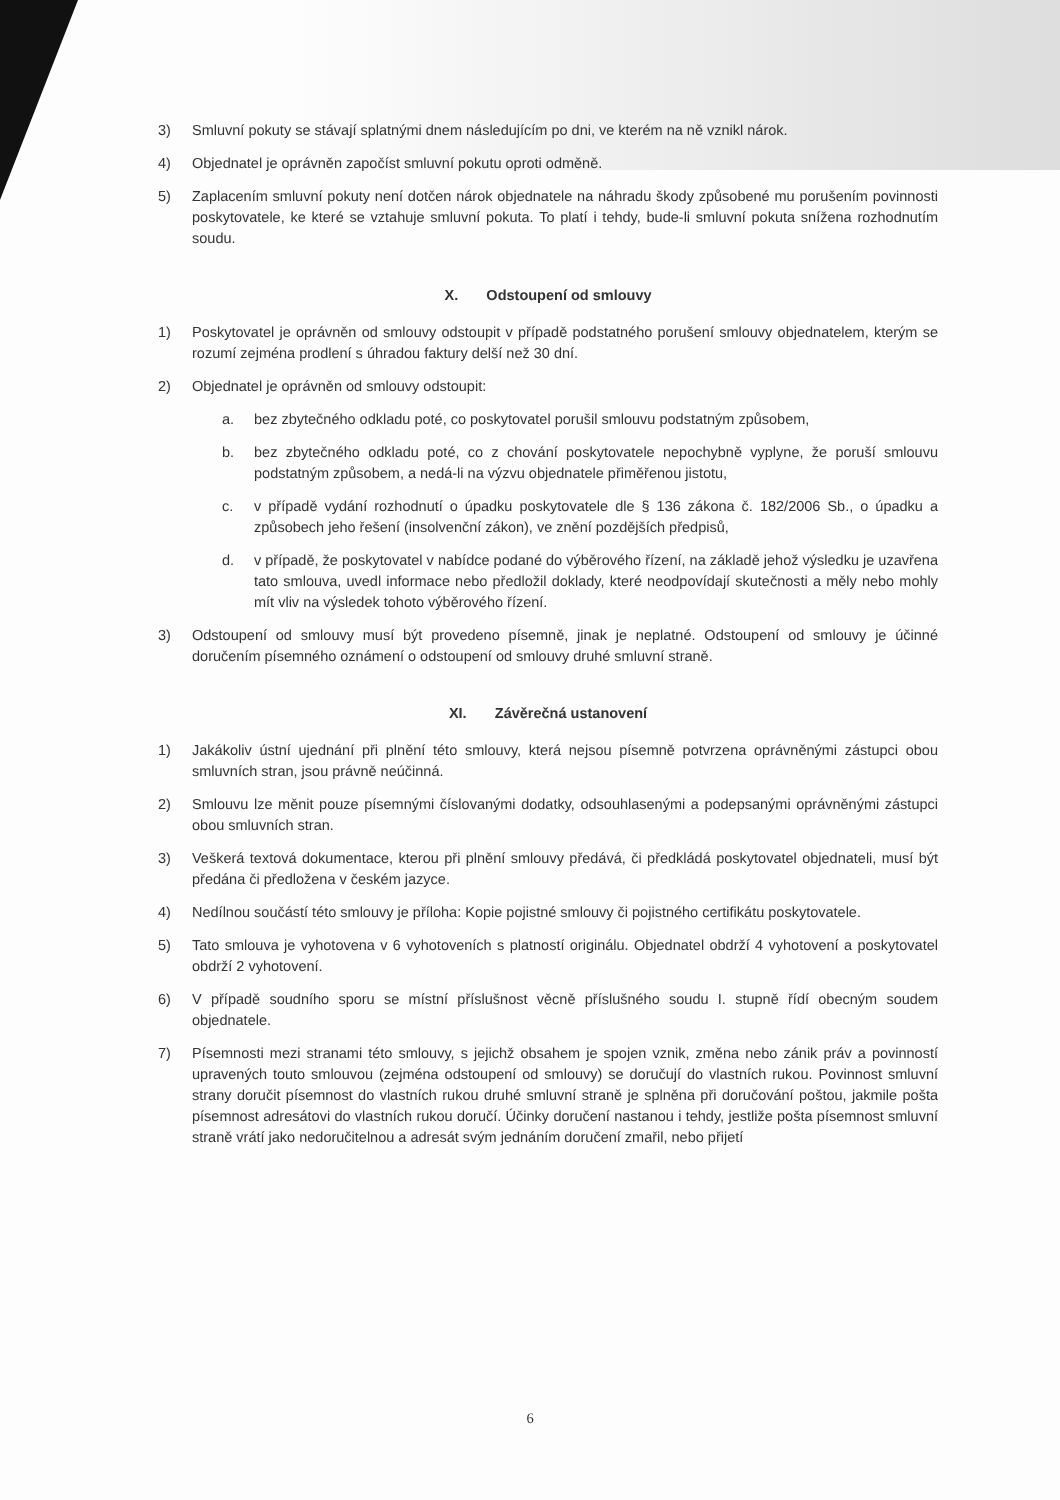3) Smluvní pokuty se stávají splatnými dnem následujícím po dni, ve kterém na ně vznikl nárok.
4) Objednatel je oprávněn započíst smluvní pokutu oproti odměně.
5) Zaplacením smluvní pokuty není dotčen nárok objednatele na náhradu škody způsobené mu porušením povinnosti poskytovatele, ke které se vztahuje smluvní pokuta. To platí i tehdy, bude-li smluvní pokuta snížena rozhodnutím soudu.
X. Odstoupení od smlouvy
1) Poskytovatel je oprávněn od smlouvy odstoupit v případě podstatného porušení smlouvy objednatelem, kterým se rozumí zejména prodlení s úhradou faktury delší než 30 dní.
2) Objednatel je oprávněn od smlouvy odstoupit:
a. bez zbytečného odkladu poté, co poskytovatel porušil smlouvu podstatným způsobem,
b. bez zbytečného odkladu poté, co z chování poskytovatele nepochybně vyplyne, že poruší smlouvu podstatným způsobem, a nedá-li na výzvu objednatele přiměřenou jistotu,
c. v případě vydání rozhodnutí o úpadku poskytovatele dle § 136 zákona č. 182/2006 Sb., o úpadku a způsobech jeho řešení (insolvenční zákon), ve znění pozdějších předpisů,
d. v případě, že poskytovatel v nabídce podané do výběrového řízení, na základě jehož výsledku je uzavřena tato smlouva, uvedl informace nebo předložil doklady, které neodpovídají skutečnosti a měly nebo mohly mít vliv na výsledek tohoto výběrového řízení.
3) Odstoupení od smlouvy musí být provedeno písemně, jinak je neplatné. Odstoupení od smlouvy je účinné doručením písemného oznámení o odstoupení od smlouvy druhé smluvní straně.
XI. Závěrečná ustanovení
1) Jakákoliv ústní ujednání při plnění této smlouvy, která nejsou písemně potvrzena oprávněnými zástupci obou smluvních stran, jsou právně neúčinná.
2) Smlouvu lze měnit pouze písemnými číslovanými dodatky, odsouhlasenými a podepsanými oprávněnými zástupci obou smluvních stran.
3) Veškerá textová dokumentace, kterou při plnění smlouvy předává, či předkládá poskytovatel objednateli, musí být předána či předložena v českém jazyce.
4) Nedílnou součástí této smlouvy je příloha: Kopie pojistné smlouvy či pojistného certifikátu poskytovatele.
5) Tato smlouva je vyhotovena v 6 vyhotoveních s platností originálu. Objednatel obdrží 4 vyhotovení a poskytovatel obdrží 2 vyhotovení.
6) V případě soudního sporu se místní příslušnost věcně příslušného soudu I. stupně řídí obecným soudem objednatele.
7) Písemnosti mezi stranami této smlouvy, s jejichž obsahem je spojen vznik, změna nebo zánik práv a povinností upravených touto smlouvou (zejména odstoupení od smlouvy) se doručují do vlastních rukou. Povinnost smluvní strany doručit písemnost do vlastních rukou druhé smluvní straně je splněna při doručování poštou, jakmile pošta písemnost adresátovi do vlastních rukou doručí. Účinky doručení nastanou i tehdy, jestliže pošta písemnost smluvní straně vrátí jako nedoručitelnou a adresát svým jednáním doručení zmařil, nebo přijetí
6